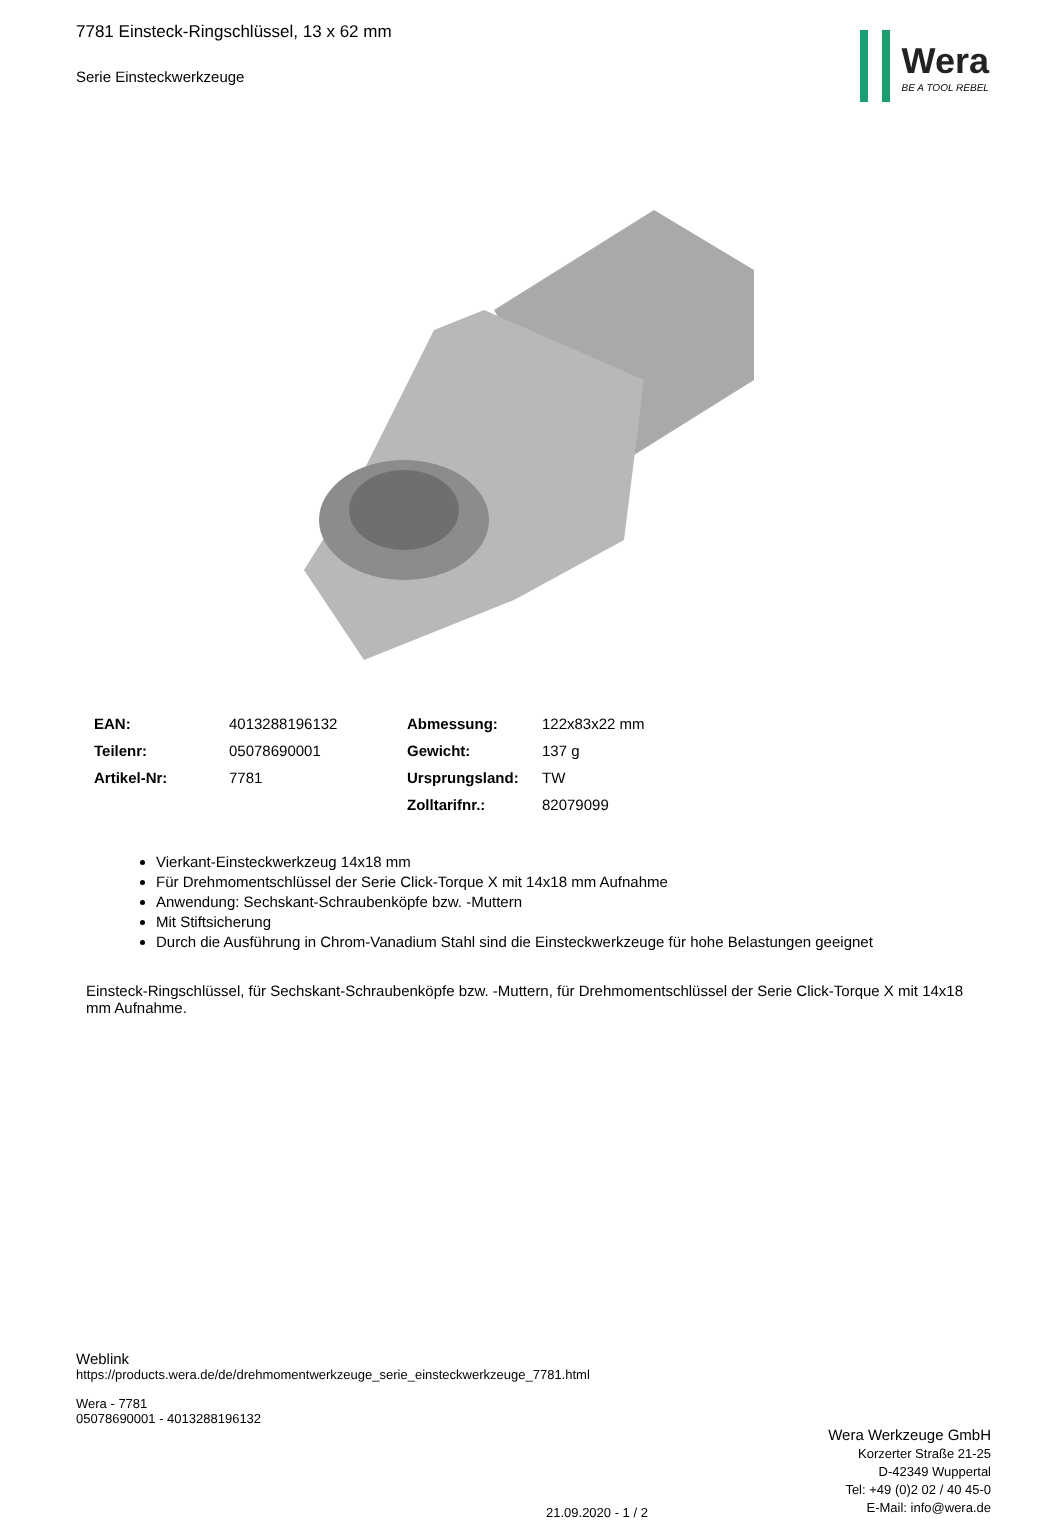7781 Einsteck-Ringschlüssel, 13 x 62 mm
Serie Einsteckwerkzeuge
Wera
BE A TOOL REBEL
| EAN: | 4013288196132 | Abmessung: | 122x83x22 mm |
| Teilenr: | 05078690001 | Gewicht: | 137 g |
| Artikel-Nr: | 7781 | Ursprungsland: | TW |
| | | Zolltarifnr.: | 82079099 |
Vierkant-Einsteckwerkzeug 14x18 mm
Für Drehmomentschlüssel der Serie Click-Torque X mit 14x18 mm Aufnahme
Anwendung: Sechskant-Schraubenköpfe bzw. -Muttern
Mit Stiftsicherung
Durch die Ausführung in Chrom-Vanadium Stahl sind die Einsteckwerkzeuge für hohe Belastungen geeignet
Einsteck-Ringschlüssel, für Sechskant-Schraubenköpfe bzw. -Muttern, für Drehmomentschlüssel der Serie Click-Torque X mit 14x18 mm Aufnahme.
Weblink
https://products.wera.de/de/drehmomentwerkzeuge_serie_einsteckwerkzeuge_7781.html
Wera - 7781
05078690001 - 4013288196132
Wera Werkzeuge GmbH
Korzerter Straße 21-25
D-42349 Wuppertal
Tel: +49 (0)2 02 / 40 45-0
E-Mail: info@wera.de
21.09.2020 - 1 / 2